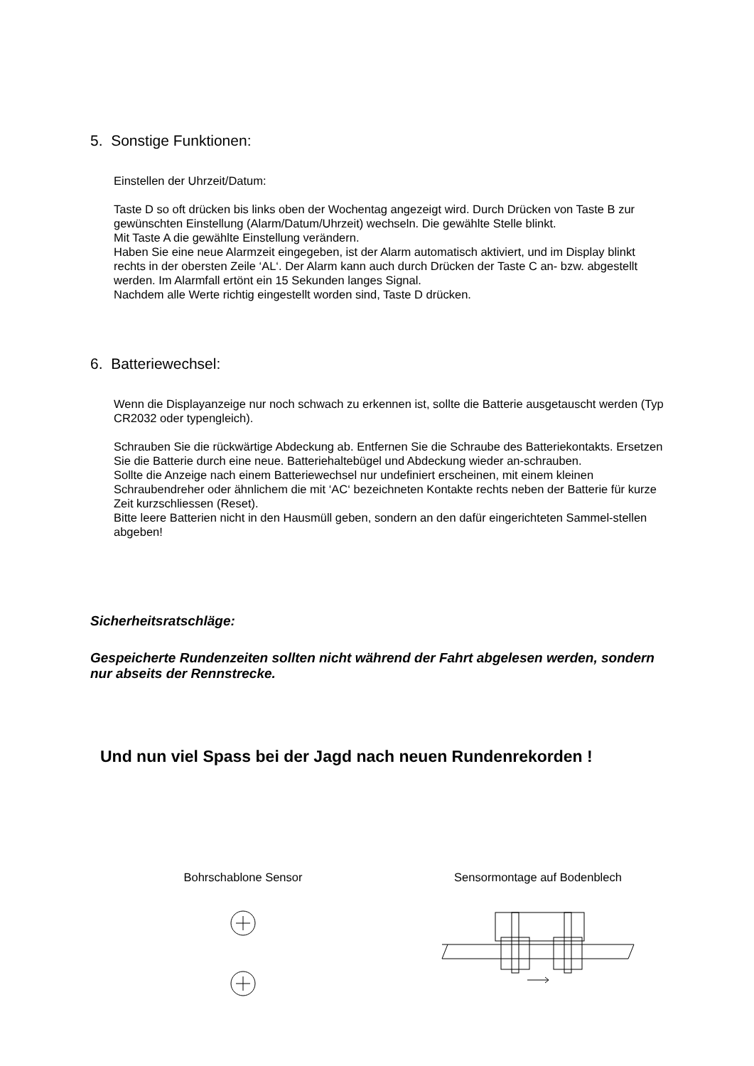5. Sonstige Funktionen:
Einstellen der Uhrzeit/Datum:
Taste D so oft drücken bis links oben der Wochentag angezeigt wird. Durch Drücken von Taste B zur gewünschten Einstellung (Alarm/Datum/Uhrzeit) wechseln. Die gewählte Stelle blinkt.
Mit Taste A die gewählte Einstellung verändern.
Haben Sie eine neue Alarmzeit eingegeben, ist der Alarm automatisch aktiviert, und im Display blinkt rechts in der obersten Zeile ‘AL‘. Der Alarm kann auch durch Drücken der Taste C an- bzw. abgestellt werden. Im Alarmfall ertönt ein 15 Sekunden langes Signal.
Nachdem alle Werte richtig eingestellt worden sind, Taste D drücken.
6. Batteriewechsel:
Wenn die Displayanzeige nur noch schwach zu erkennen ist, sollte die Batterie ausgetauscht werden (Typ CR2032 oder typengleich).
Schrauben Sie die rückwärtige Abdeckung ab. Entfernen Sie die Schraube des Batteriekontakts. Ersetzen Sie die Batterie durch eine neue. Batteriehaltebügel und Abdeckung wieder an-schrauben.
Sollte die Anzeige nach einem Batteriewechsel nur undefiniert erscheinen, mit einem kleinen Schraubendreher oder ähnlichem die mit ‘AC‘ bezeichneten Kontakte rechts neben der Batterie für kurze Zeit kurzschliessen (Reset).
Bitte leere Batterien nicht in den Hausmüll geben, sondern an den dafür eingerichteten Sammel-stellen abgeben!
Sicherheitsratschläge:
Gespeicherte Rundenzeiten sollten nicht während der Fahrt abgelesen werden, sondern nur abseits der Rennstrecke.
Und nun viel Spass bei der Jagd nach neuen Rundenrekorden !
Bohrschablone Sensor
Sensormontage auf Bodenblech